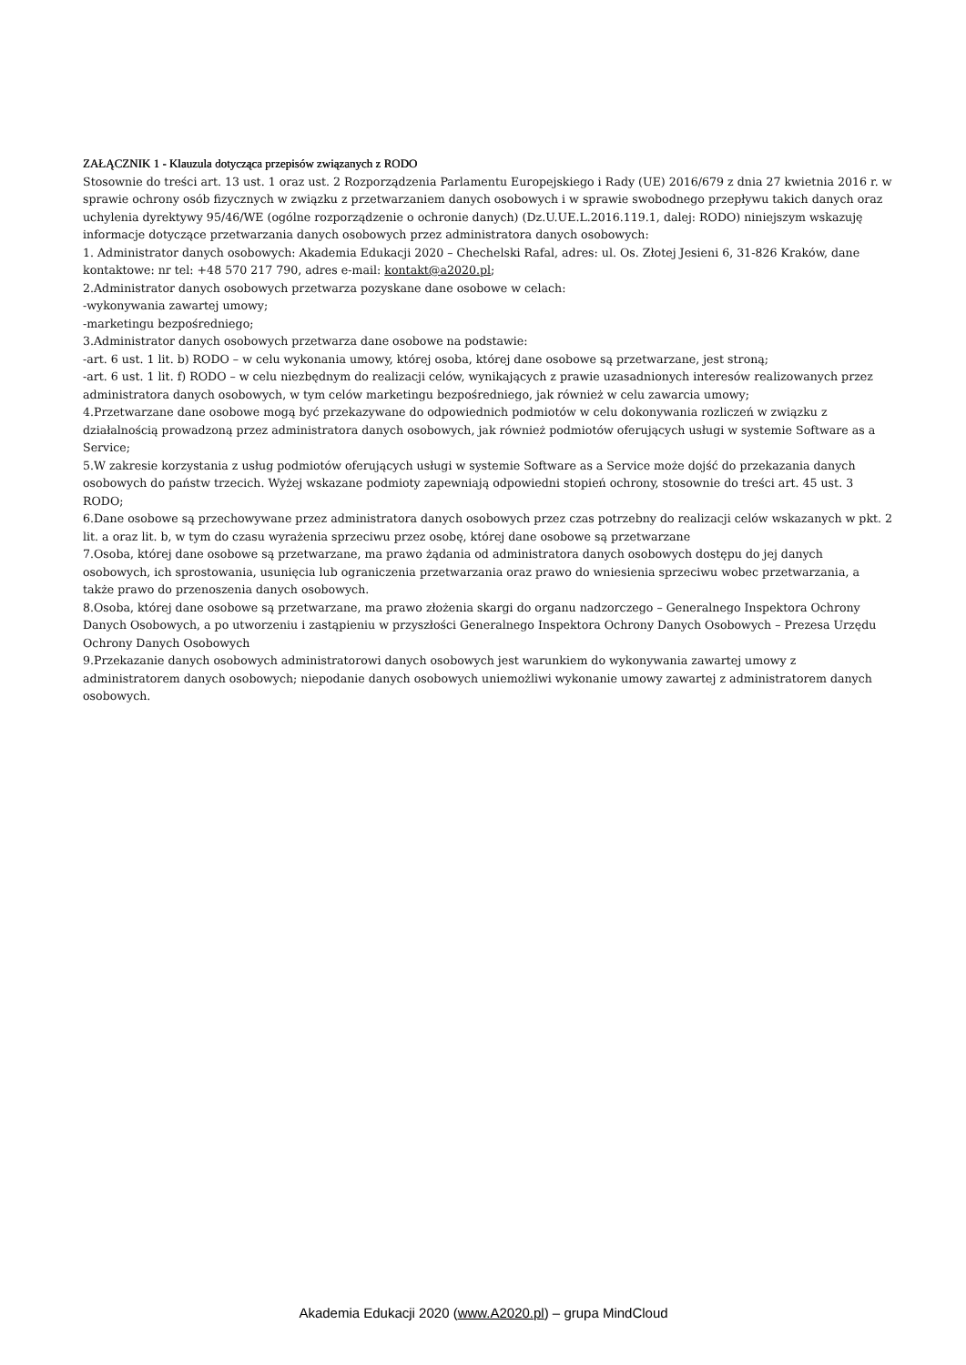ZAŁĄCZNIK 1 - Klauzula dotycząca przepisów związanych z RODO
Stosownie do treści art. 13 ust. 1 oraz ust. 2 Rozporządzenia Parlamentu Europejskiego i Rady (UE) 2016/679 z dnia 27 kwietnia 2016 r. w sprawie ochrony osób fizycznych w związku z przetwarzaniem danych osobowych i w sprawie swobodnego przepływu takich danych oraz uchylenia dyrektywy 95/46/WE (ogólne rozporządzenie o ochronie danych) (Dz.U.UE.L.2016.119.1, dalej: RODO) niniejszym wskazuję informacje dotyczące przetwarzania danych osobowych przez administratora danych osobowych:
1. Administrator danych osobowych: Akademia Edukacji 2020 – Chechelski Rafal, adres: ul. Os. Złotej Jesieni 6, 31-826 Kraków, dane kontaktowe: nr tel: +48 570 217 790, adres e-mail: kontakt@a2020.pl;
2.Administrator danych osobowych przetwarza pozyskane dane osobowe w celach:
-wykonywania zawartej umowy;
-marketingu bezpośredniego;
3.Administrator danych osobowych przetwarza dane osobowe na podstawie:
-art. 6 ust. 1 lit. b) RODO – w celu wykonania umowy, której osoba, której dane osobowe są przetwarzane, jest stroną;
-art. 6 ust. 1 lit. f) RODO – w celu niezbędnym do realizacji celów, wynikających z prawie uzasadnionych interesów realizowanych przez administratora danych osobowych, w tym celów marketingu bezpośredniego, jak również w celu zawarcia umowy;
4.Przetwarzane dane osobowe mogą być przekazywane do odpowiednich podmiotów w celu dokonywania rozliczeń w związku z działalnością prowadzoną przez administratora danych osobowych, jak również podmiotów oferujących usługi w systemie Software as a Service;
5.W zakresie korzystania z usług podmiotów oferujących usługi w systemie Software as a Service może dojść do przekazania danych osobowych do państw trzecich. Wyżej wskazane podmioty zapewniają odpowiedni stopień ochrony, stosownie do treści art. 45 ust. 3 RODO;
6.Dane osobowe są przechowywane przez administratora danych osobowych przez czas potrzebny do realizacji celów wskazanych w pkt. 2 lit. a oraz lit. b, w tym do czasu wyrażenia sprzeciwu przez osobę, której dane osobowe są przetwarzane
7.Osoba, której dane osobowe są przetwarzane, ma prawo żądania od administratora danych osobowych dostępu do jej danych osobowych, ich sprostowania, usunięcia lub ograniczenia przetwarzania oraz prawo do wniesienia sprzeciwu wobec przetwarzania, a także prawo do przenoszenia danych osobowych.
8.Osoba, której dane osobowe są przetwarzane, ma prawo złożenia skargi do organu nadzorczego – Generalnego Inspektora Ochrony Danych Osobowych, a po utworzeniu i zastąpieniu w przyszłości Generalnego Inspektora Ochrony Danych Osobowych – Prezesa Urzędu Ochrony Danych Osobowych
9.Przekazanie danych osobowych administratorowi danych osobowych jest warunkiem do wykonywania zawartej umowy z administratorem danych osobowych; niepodanie danych osobowych uniemożliwi wykonanie umowy zawartej z administratorem danych osobowych.
Akademia Edukacji 2020 (www.A2020.pl) – grupa MindCloud